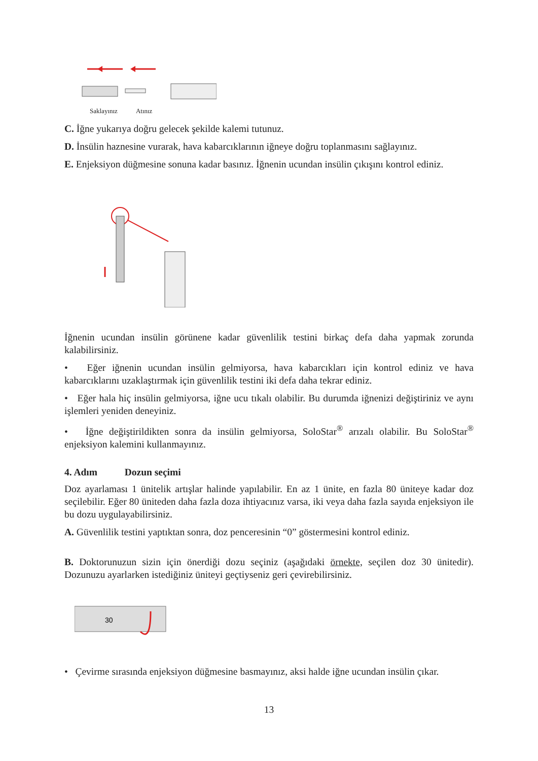Saklayınız Atınız
C. İğne yukarıya doğru gelecek şekilde kalemi tutunuz.
D. İnsülin haznesine vurarak, hava kabarcıklarının iğneye doğru toplanmasını sağlayınız.
E. Enjeksiyon düğmesine sonuna kadar basınız. İğnenin ucundan insülin çıkışını kontrol ediniz.
İğnenin ucundan insülin görünene kadar güvenlilik testini birkaç defa daha yapmak zorunda kalabilirsiniz.
• Eğer iğnenin ucundan insülin gelmiyorsa, hava kabarcıkları için kontrol ediniz ve hava kabarcıklarını uzaklaştırmak için güvenlilik testini iki defa daha tekrar ediniz.
• Eğer hala hiç insülin gelmiyorsa, iğne ucu tıkalı olabilir. Bu durumda iğnenizi değiştiriniz ve aynı işlemleri yeniden deneyiniz.
• İğne değiştirildikten sonra da insülin gelmiyorsa, SoloStar<sup>®</sup> arızalı olabilir. Bu SoloStar<sup>®</sup> enjeksiyon kalemini kullanmayınız.
4. Adım Dozun seçimi
Doz ayarlaması 1 ünitelik artışlar halinde yapılabilir. En az 1 ünite, en fazla 80 üniteye kadar doz seçilebilir. Eğer 80 üniteden daha fazla doza ihtiyacınız varsa, iki veya daha fazla sayıda enjeksiyon ile bu dozu uygulayabilirsiniz.
A. Güvenlilik testini yaptıktan sonra, doz penceresinin “0” göstermesini kontrol ediniz.
B. Doktorunuzun sizin için önerdiği dozu seçiniz (aşağıdaki örnekte, seçilen doz 30 ünitedir). Dozunuzu ayarlarken istediğiniz üniteyi geçtiyseniz geri çevirebilirsiniz.
30
• Çevirme sırasında enjeksiyon düğmesine basmayınız, aksi halde iğne ucundan insülin çıkar.
13